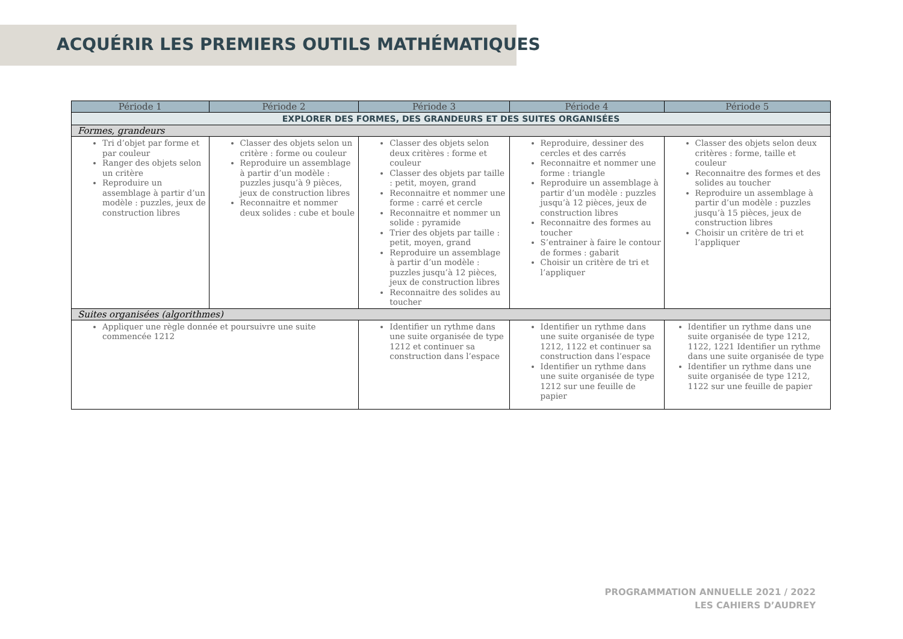ACQUÉRIR LES PREMIERS OUTILS MATHÉMATIQUES
| Période 1 | Période 2 | Période 3 | Période 4 | Période 5 |
| --- | --- | --- | --- | --- |
| EXPLORER DES FORMES, DES GRANDEURS ET DES SUITES ORGANISÉES | | | | |
| Formes, grandeurs | | | | |
| Tri d’objet par forme et par couleur Ranger des objets selon un critère Reproduire un assemblage à partir d’un modèle : puzzles, jeux de construction libres | Classer des objets selon un critère : forme ou couleur Reproduire un assemblage à partir d’un modèle : puzzles jusqu’à 9 pièces, jeux de construction libres Reconnaitre et nommer deux solides : cube et boule | Classer des objets selon deux critères : forme et couleur Classer des objets par taille : petit, moyen, grand Reconnaitre et nommer une forme : carré et cercle Reconnaitre et nommer un solide : pyramide Trier des objets par taille : petit, moyen, grand Reproduire un assemblage à partir d’un modèle : puzzles jusqu’à 12 pièces, jeux de construction libres Reconnaitre des solides au toucher | Reproduire, dessiner des cercles et des carrés Reconnaitre et nommer une forme : triangle Reproduire un assemblage à partir d’un modèle : puzzles jusqu’à 12 pièces, jeux de construction libres Reconnaitre des formes au toucher S’entrainer à faire le contour de formes : gabarit Choisir un critère de tri et l’appliquer | Classer des objets selon deux critères : forme, taille et couleur Reconnaitre des formes et des solides au toucher Reproduire un assemblage à partir d’un modèle : puzzles jusqu’à 15 pièces, jeux de construction libres Choisir un critère de tri et l’appliquer |
| Suites organisées (algorithmes) | | | | |
| Appliquer une règle donnée et poursuivre une suite commencée 1212 | | Identifier un rythme dans une suite organisée de type 1212 et continuer sa construction dans l’espace | Identifier un rythme dans une suite organisée de type 1212, 1122 et continuer sa construction dans l’espace Identifier un rythme dans une suite organisée de type 1212 sur une feuille de papier | Identifier un rythme dans une suite organisée de type 1212, 1122, 1221 Identifier un rythme dans une suite organisée de type Identifier un rythme dans une suite organisée de type 1212, 1122 sur une feuille de papier |
PROGRAMMATION ANNUELLE 2021 / 2022
LES CAHIERS D’AUDREY